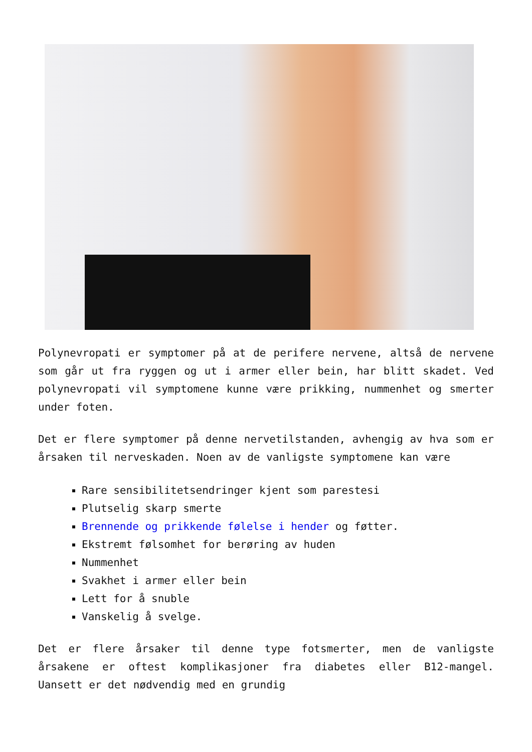Polynevropati er symptomer på at de perifere nervene, altså de nervene som går ut fra ryggen og ut i armer eller bein, har blitt skadet. Ved polynevropati vil symptomene kunne være prikking, nummenhet og smerter under foten.
Det er flere symptomer på denne nervetilstanden, avhengig av hva som er årsaken til nerveskaden. Noen av de vanligste symptomene kan være
Rare sensibilitetsendringer kjent som parestesi
Plutselig skarp smerte
Brennende og prikkende følelse i hender og føtter.
Ekstremt følsomhet for berøring av huden
Nummenhet
Svakhet i armer eller bein
Lett for å snuble
Vanskelig å svelge.
Det er flere årsaker til denne type fotsmerter, men de vanligste årsakene er oftest komplikasjoner fra diabetes eller B12-mangel. Uansett er det nødvendig med en grundig